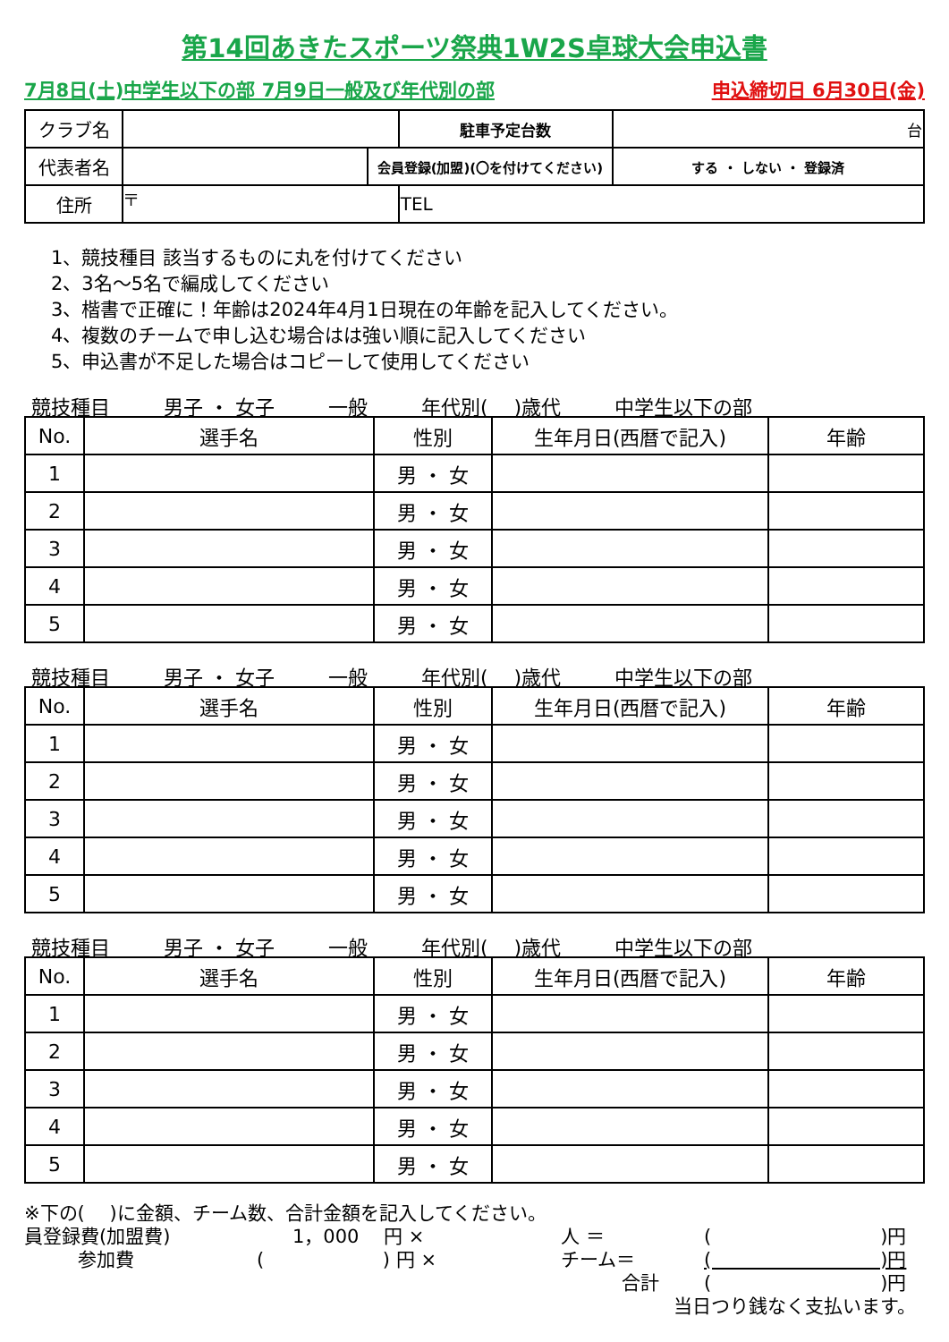第14回あきたスポーツ祭典1W2S卓球大会申込書
7月8日(土)中学生以下の部 7月9日一般及び年代別の部 申込締切日 6月30日(金)
| クラブ名 | | | 駐車予定台数 | 台 |
| 代表者名 | | 会員登録(加盟)(〇を付けてください) | | する ・ しない ・ 登録済 |
| 住所 | 〒 | | TEL | |
1、競技種目 該当するものに丸を付けてください
2、3名～5名で編成してください
3、楷書で正確に！年齢は2024年4月1日現在の年齢を記入してください。
4、複数のチームで申し込む場合はは強い順に記入してください
5、申込書が不足した場合はコピーして使用してください
競技種目 男子 ・ 女子 一般 年代別(　 )歳代 中学生以下の部
| No. | 選手名 | 性別 | 生年月日(西暦で記入) | 年齢 |
| --- | --- | --- | --- | --- |
| 1 | | 男 ・ 女 | | |
| 2 | | 男 ・ 女 | | |
| 3 | | 男 ・ 女 | | |
| 4 | | 男 ・ 女 | | |
| 5 | | 男 ・ 女 | | |
競技種目 男子 ・ 女子 一般 年代別(　 )歳代 中学生以下の部
| No. | 選手名 | 性別 | 生年月日(西暦で記入) | 年齢 |
| --- | --- | --- | --- | --- |
| 1 | | 男 ・ 女 | | |
| 2 | | 男 ・ 女 | | |
| 3 | | 男 ・ 女 | | |
| 4 | | 男 ・ 女 | | |
| 5 | | 男 ・ 女 | | |
競技種目 男子 ・ 女子 一般 年代別(　 )歳代 中学生以下の部
| No. | 選手名 | 性別 | 生年月日(西暦で記入) | 年齢 |
| --- | --- | --- | --- | --- |
| 1 | | 男 ・ 女 | | |
| 2 | | 男 ・ 女 | | |
| 3 | | 男 ・ 女 | | |
| 4 | | 男 ・ 女 | | |
| 5 | | 男 ・ 女 | | |
※下の(　 )に金額、チーム数、合計金額を記入してください。
員登録費(加盟費) 1，000　 円 × 人 ＝ (　　　　　　　　　)円
参加費 (　　　　　　 ) 円 × チーム＝ (　　　　　　　　　)円
合計 (　　　　　　　　　)円
当日つり銭なく支払います。